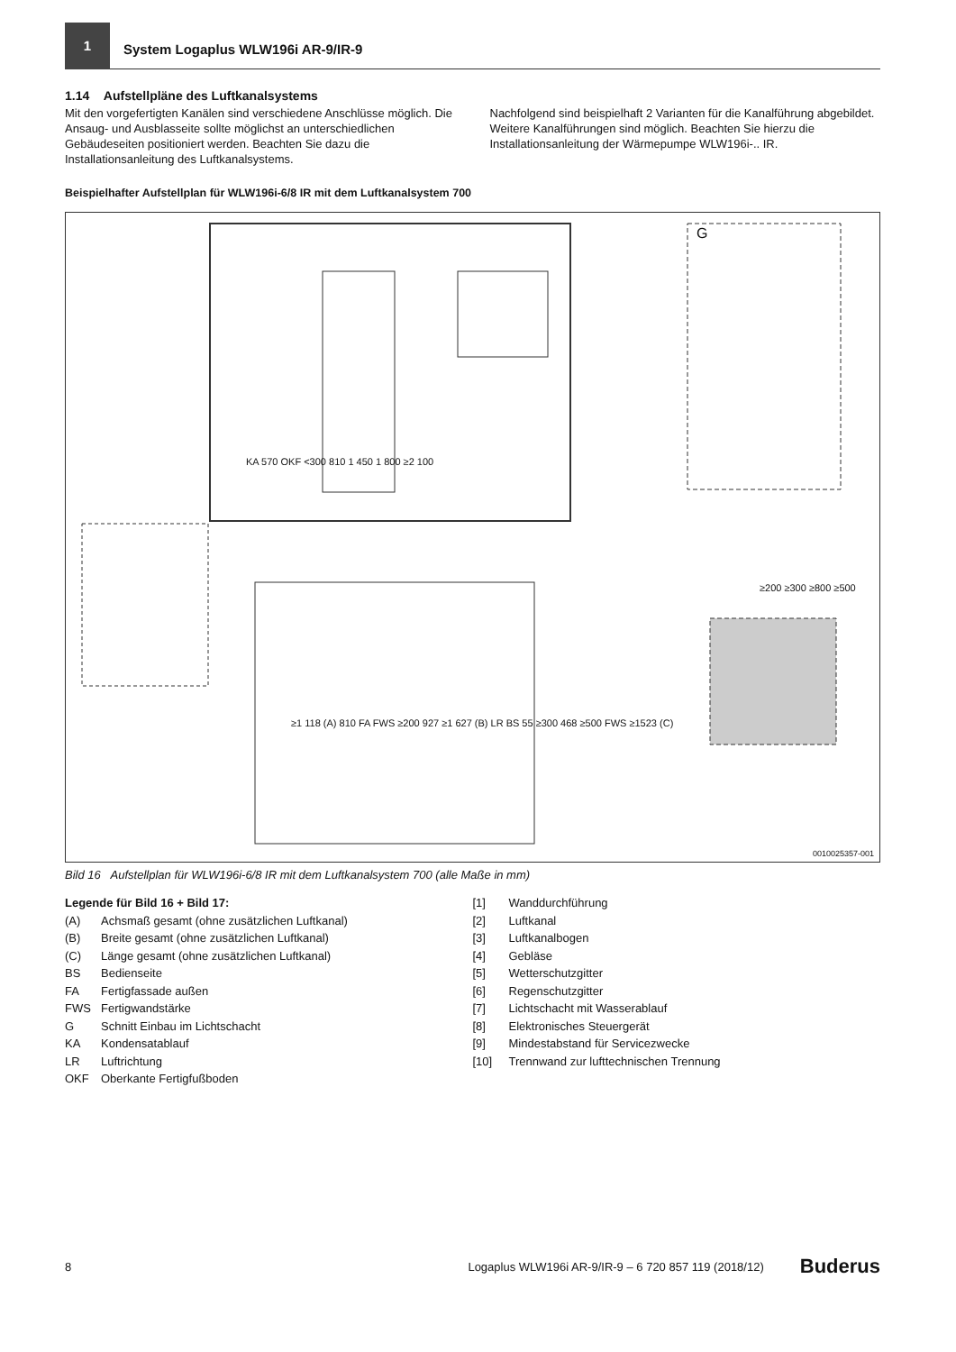1
System Logaplus WLW196i AR-9/IR-9
1.14 Aufstellpläne des Luftkanalsystems
Mit den vorgefertigten Kanälen sind verschiedene Anschlüsse möglich. Die Ansaug- und Ausblasseite sollte möglichst an unterschiedlichen Gebäudeseiten positioniert werden. Beachten Sie dazu die Installationsanleitung des Luftkanalsystems.
Nachfolgend sind beispielhaft 2 Varianten für die Kanalführung abgebildet. Weitere Kanalführungen sind möglich. Beachten Sie hierzu die Installationsanleitung der Wärmepumpe WLW196i-.. IR.
Beispielhafter Aufstellplan für WLW196i-6/8 IR mit dem Luftkanalsystem 700
G
KA 570 OKF <300 810 1 450 1 800 ≥2 100
≥200 ≥300 ≥800 ≥500
≥1 118 (A) 810 FA FWS ≥200 927 ≥1 627 (B) LR BS 55 ≥300 468 ≥500 FWS ≥1523 (C)
0010025357-001
Bild 16 Aufstellplan für WLW196i-6/8 IR mit dem Luftkanalsystem 700 (alle Maße in mm)
Legende für Bild 16 + Bild 17:
(A) Achsmaß gesamt (ohne zusätzlichen Luftkanal)
(B) Breite gesamt (ohne zusätzlichen Luftkanal)
(C) Länge gesamt (ohne zusätzlichen Luftkanal)
BS Bedienseite
FA Fertigfassade außen
FWS Fertigwandstärke
G Schnitt Einbau im Lichtschacht
KA Kondensatablauf
LR Luftrichtung
OKF Oberkante Fertigfußboden
[1] Wanddurchführung
[2] Luftkanal
[3] Luftkanalbogen
[4] Gebläse
[5] Wetterschutzgitter
[6] Regenschutzgitter
[7] Lichtschacht mit Wasserablauf
[8] Elektronisches Steuergerät
[9] Mindestabstand für Servicezwecke
[10] Trennwand zur lufttechnischen Trennung
8 Logaplus WLW196i AR-9/IR-9 – 6 720 857 119 (2018/12) Buderus